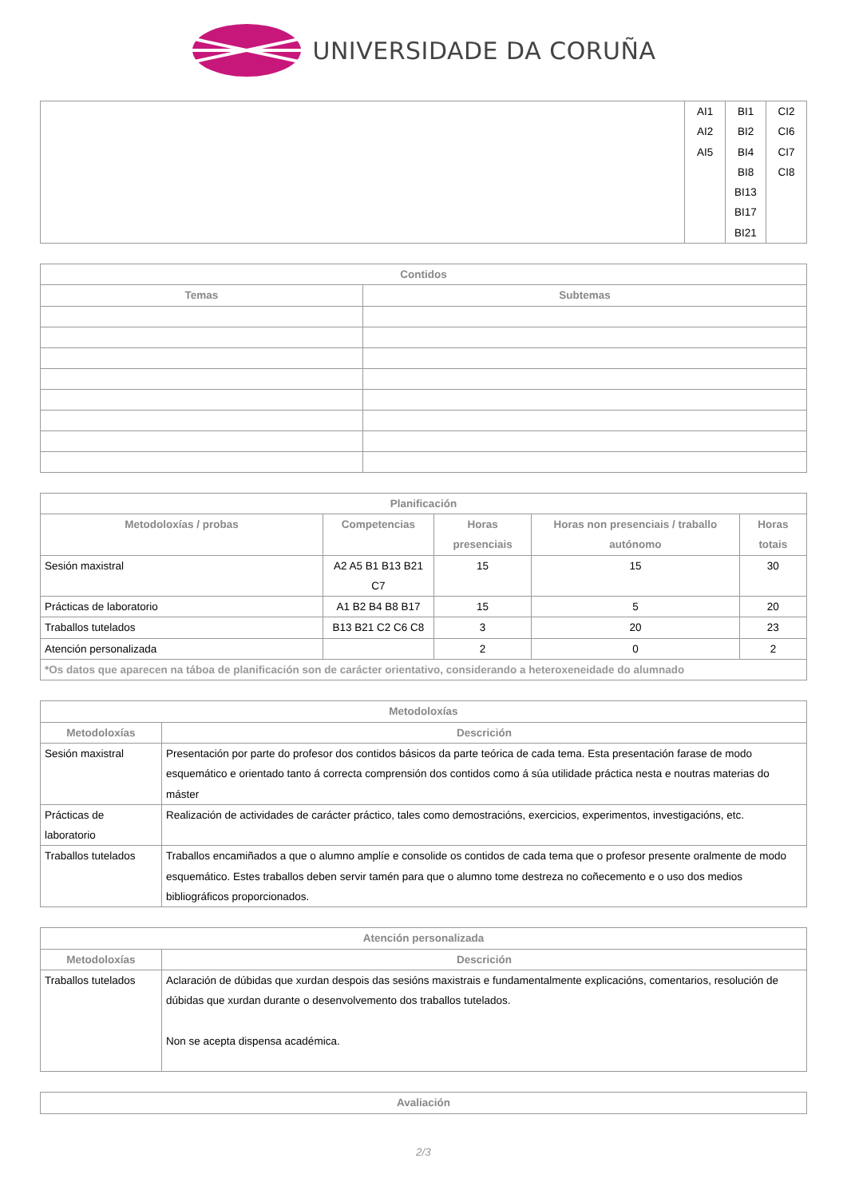UNIVERSIDADE DA CORUÑA
| | AI1 AI2 AI5 | BI1 BI2 BI4 BI8 BI13 BI17 BI21 | CI2 CI6 CI7 CI8 |
| Contidos | |
| --- | --- |
| Temas | Subtemas |
| Planificación | | | | |
| --- | --- | --- | --- | --- |
| Metodoloxías / probas | Competencias | Horas presenciais | Horas non presenciais / traballo autónomo | Horas totais |
| Sesión maxistral | A2 A5 B1 B13 B21 C7 | 15 | 15 | 30 |
| Prácticas de laboratorio | A1 B2 B4 B8 B17 | 15 | 5 | 20 |
| Traballos tutelados | B13 B21 C2 C6 C8 | 3 | 20 | 23 |
| Atención personalizada | | 2 | 0 | 2 |
| *Os datos que aparecen na táboa de planificación son de carácter orientativo, considerando a heteroxeneidade do alumnado | | | | |
| Metodoloxías | |
| --- | --- |
| Metodoloxías | Descrición |
| Sesión maxistral | Presentación por parte do profesor dos contidos básicos da parte teórica de cada tema. Esta presentación farase de modo esquemático e orientado tanto á correcta comprensión dos contidos como á súa utilidade práctica nesta e noutras materias do máster |
| Prácticas de laboratorio | Realización de actividades de carácter práctico, tales como demostracións, exercicios, experimentos, investigacións, etc. |
| Traballos tutelados | Traballos encamiñados a que o alumno amplíe e consolide os contidos de cada tema que o profesor presente oralmente de modo esquemático. Estes traballos deben servir tamén para que o alumno tome destreza no coñecemento e o uso dos medios bibliográficos proporcionados. |
| Atención personalizada | |
| --- | --- |
| Metodoloxías | Descrición |
| Traballos tutelados | Aclaración de dúbidas que xurdan despois das sesións maxistrais e fundamentalmente explicacións, comentarios, resolución de dúbidas que xurdan durante o desenvolvemento dos traballos tutelados. Non se acepta dispensa académica. |
| Avaliación |
| --- |
2/3